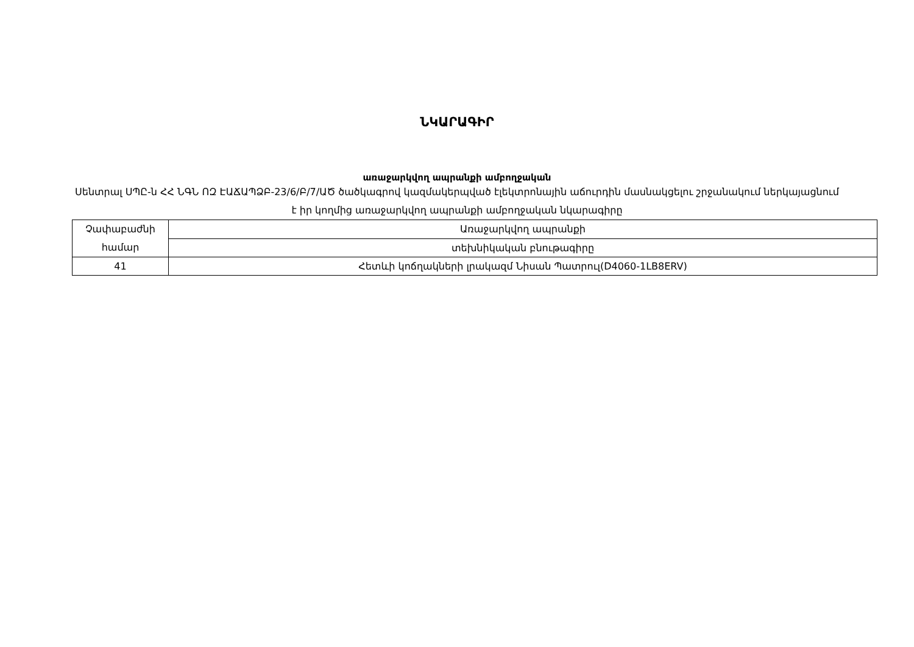ՆԿԱՐԱԳԻՐ
առաջարկվող ապրանքի ամբողջական
Սենտրալ ՍՊԸ-ն ՀՀ ՆԳՆ ՈԶ ԷԱՃԱՊՁԲ-23/6/Բ/7/ԱԾ ծածկագրով կազմակերպված էլեկտրոնային աճուրդին մասնակցելու շրջանակում ներկայացնում է իր կողմից առաջարկվող ապրանքի ամբողջական նկարագիրը
| Չափաբաժնի համար | Առաջարկվող ապրանքի |
| | տեխնիկական բնութագիրը |
| 41 | Հետևի կոճղակների լրակազմ Նիսան Պատրուլ(D4060-1LB8ERV) |